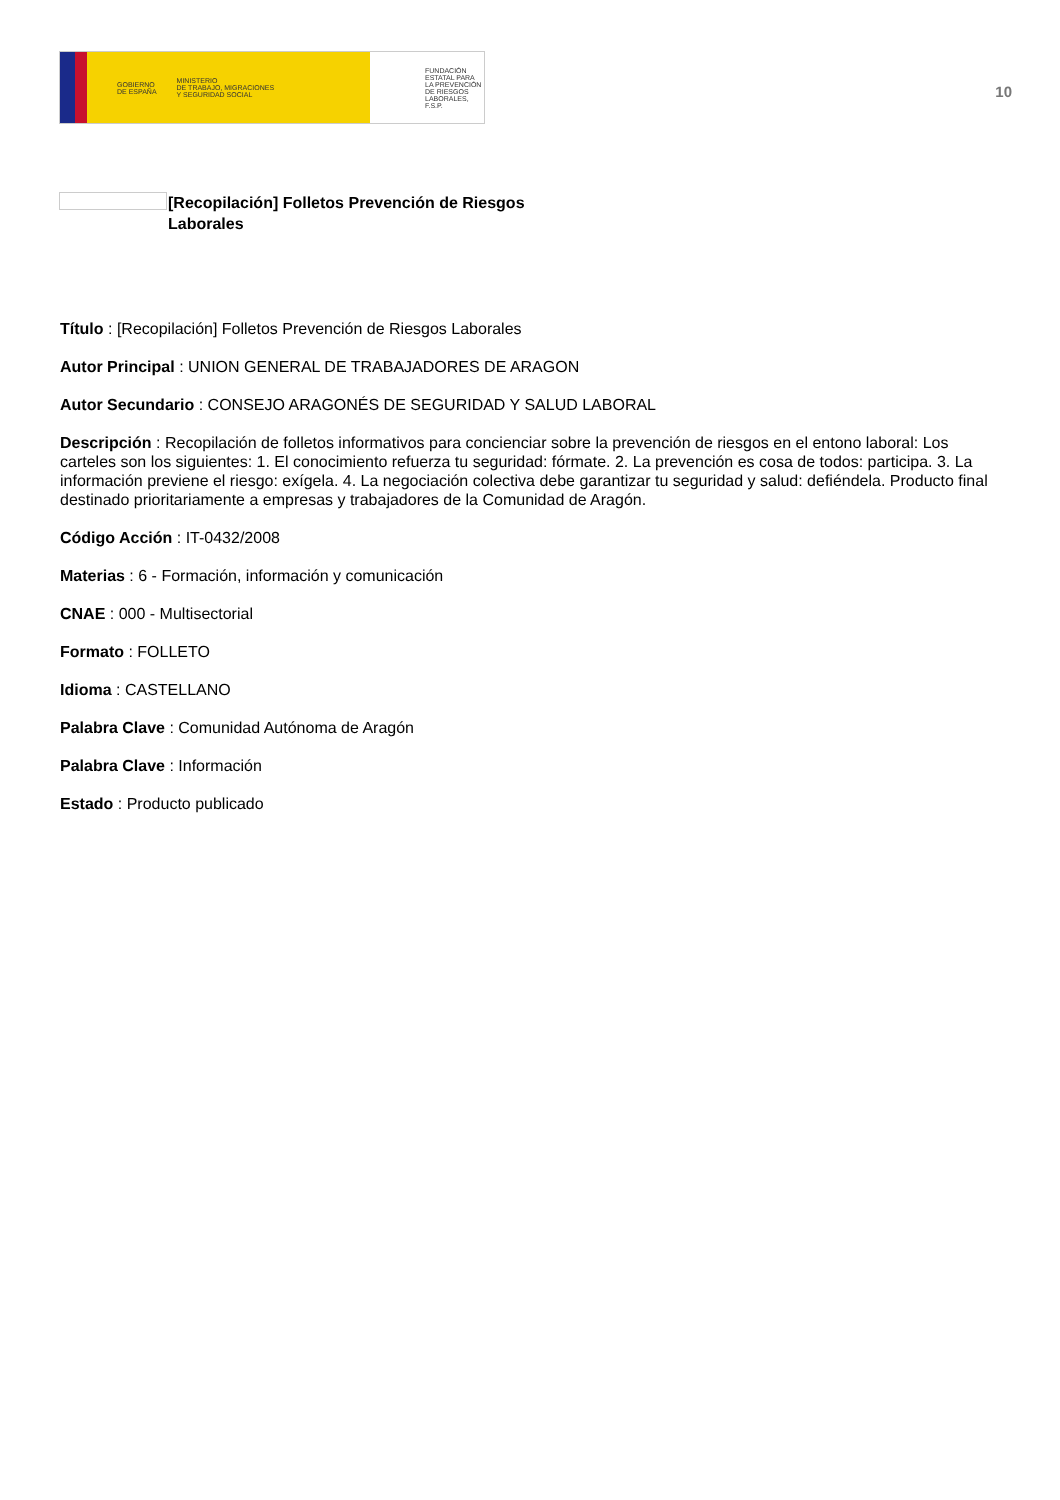GOBIERNO
DE ESPAÑA MINISTERIO
DE TRABAJO, MIGRACIONES
Y SEGURIDAD SOCIAL
FUNDACIÓN
ESTATAL PARA
LA PREVENCIÓN
DE RIESGOS
LABORALES, F.S.P.
10
[Recopilación] Folletos Prevención de Riesgos Laborales
Título : [Recopilación] Folletos Prevención de Riesgos Laborales
Autor Principal : UNION GENERAL DE TRABAJADORES DE ARAGON
Autor Secundario : CONSEJO ARAGONÉS DE SEGURIDAD Y SALUD LABORAL
Descripción : Recopilación de folletos informativos para concienciar sobre la prevención de riesgos en el entono laboral: Los carteles son los siguientes: 1. El conocimiento refuerza tu seguridad: fórmate. 2. La prevención es cosa de todos: participa. 3. La información previene el riesgo: exígela. 4. La negociación colectiva debe garantizar tu seguridad y salud: defiéndela. Producto final destinado prioritariamente a empresas y trabajadores de la Comunidad de Aragón.
Código Acción : IT-0432/2008
Materias : 6 - Formación, información y comunicación
CNAE : 000 - Multisectorial
Formato : FOLLETO
Idioma : CASTELLANO
Palabra Clave : Comunidad Autónoma de Aragón
Palabra Clave : Información
Estado : Producto publicado